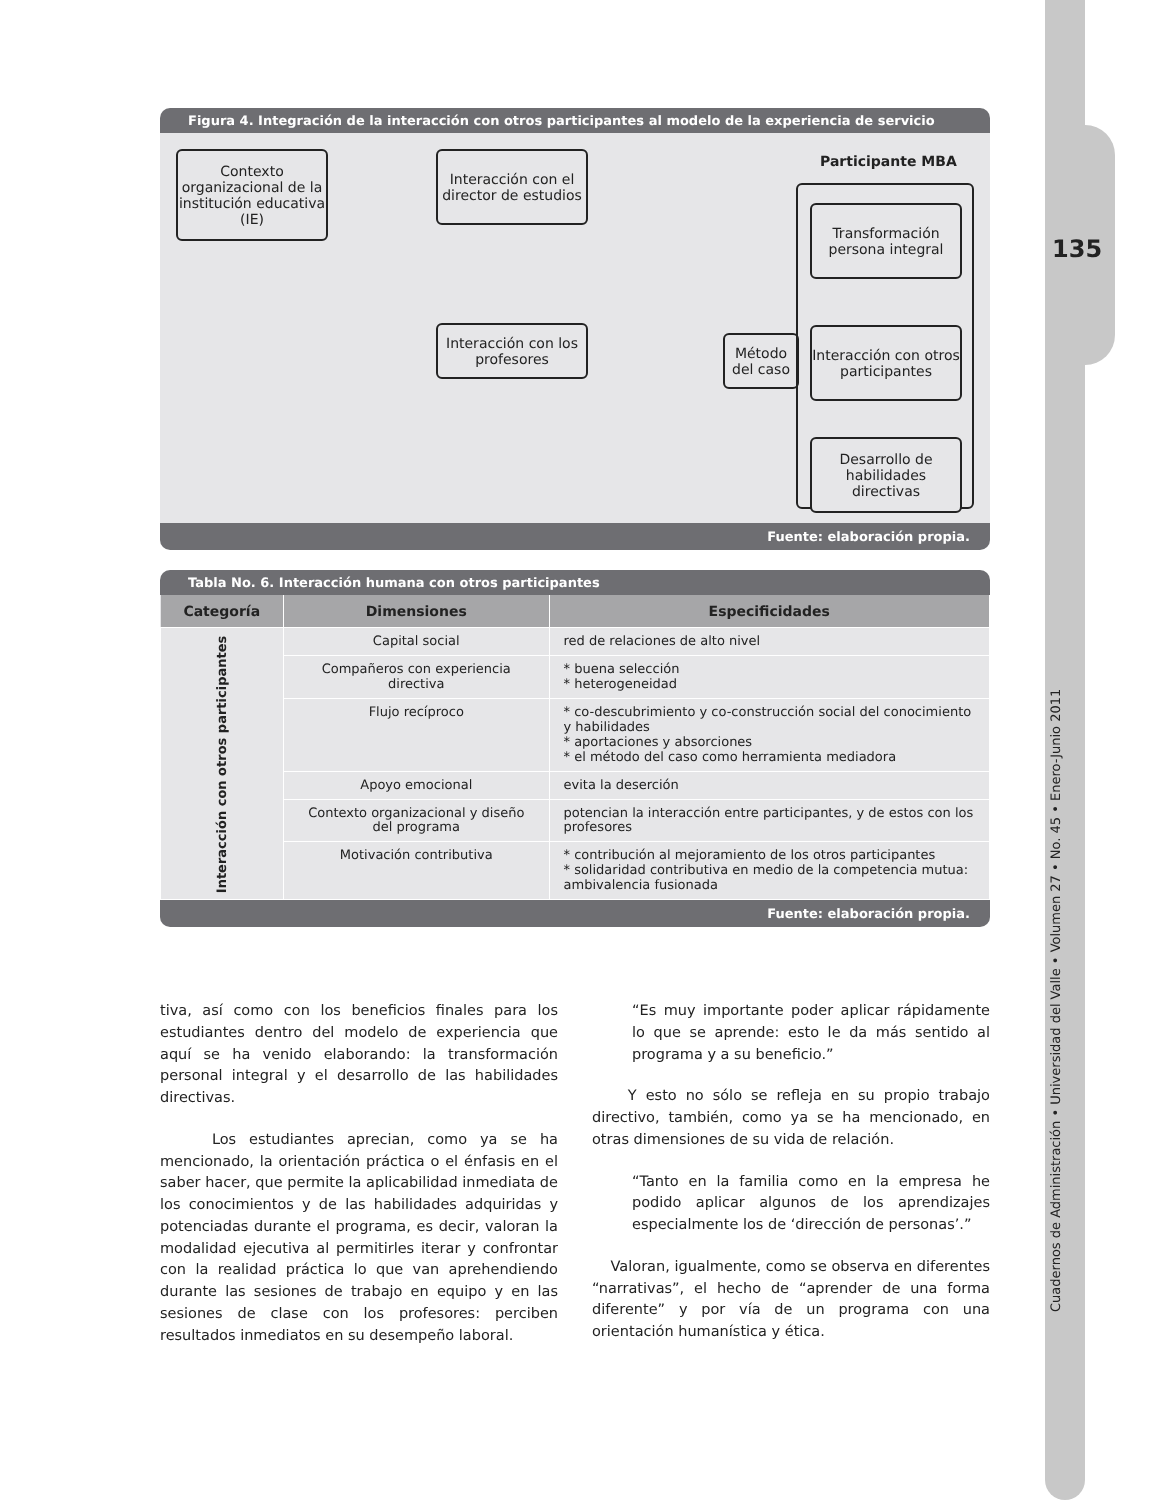135
Cuadernos de Administración • Universidad del Valle • Volumen 27 • No. 45 • Enero-Junio 2011
Figura 4. Integración de la interacción con otros participantes al modelo de la experiencia de servicio
Contexto organizacional de la institución educativa (IE)
Interacción con el director de estudios
Interacción con los profesores
Método del caso
Participante MBA
Transformación persona integral
Interacción con otros participantes
Desarrollo de habilidades directivas
Fuente: elaboración propia.
Tabla No. 6. Interacción humana con otros participantes
| Categoría | Dimensiones | Especificidades |
| --- | --- | --- |
| Interacción con otros participantes | Capital social | red de relaciones de alto nivel |
| | Compañeros con experiencia directiva | * buena selección * heterogeneidad |
| | Flujo recíproco | * co-descubrimiento y co-construcción social del conocimiento y habilidades * aportaciones y absorciones * el método del caso como herramienta mediadora |
| | Apoyo emocional | evita la deserción |
| | Contexto organizacional y diseño del programa | potencian la interacción entre participantes, y de estos con los profesores |
| | Motivación contributiva | * contribución al mejoramiento de los otros participantes * solidaridad contributiva en medio de la competencia mutua: ambivalencia fusionada |
Fuente: elaboración propia.
tiva, así como con los beneficios finales para los estudiantes dentro del modelo de experiencia que aquí se ha venido elaborando: la transformación personal integral y el desarrollo de las habilidades directivas.
Los estudiantes aprecian, como ya se ha mencionado, la orientación práctica o el énfasis en el saber hacer, que permite la aplicabilidad inmediata de los conocimientos y de las habilidades adquiridas y potenciadas durante el programa, es decir, valoran la modalidad ejecutiva al permitirles iterar y confrontar con la realidad práctica lo que van aprehendiendo durante las sesiones de trabajo en equipo y en las sesiones de clase con los profesores: perciben resultados inmediatos en su desempeño laboral.
“Es muy importante poder aplicar rápidamente lo que se aprende: esto le da más sentido al programa y a su beneficio.”
Y esto no sólo se refleja en su propio trabajo directivo, también, como ya se ha mencionado, en otras dimensiones de su vida de relación.
“Tanto en la familia como en la empresa he podido aplicar algunos de los aprendizajes especialmente los de ‘dirección de personas’.”
Valoran, igualmente, como se observa en diferentes “narrativas”, el hecho de “aprender de una forma diferente” y por vía de un programa con una orientación humanística y ética.